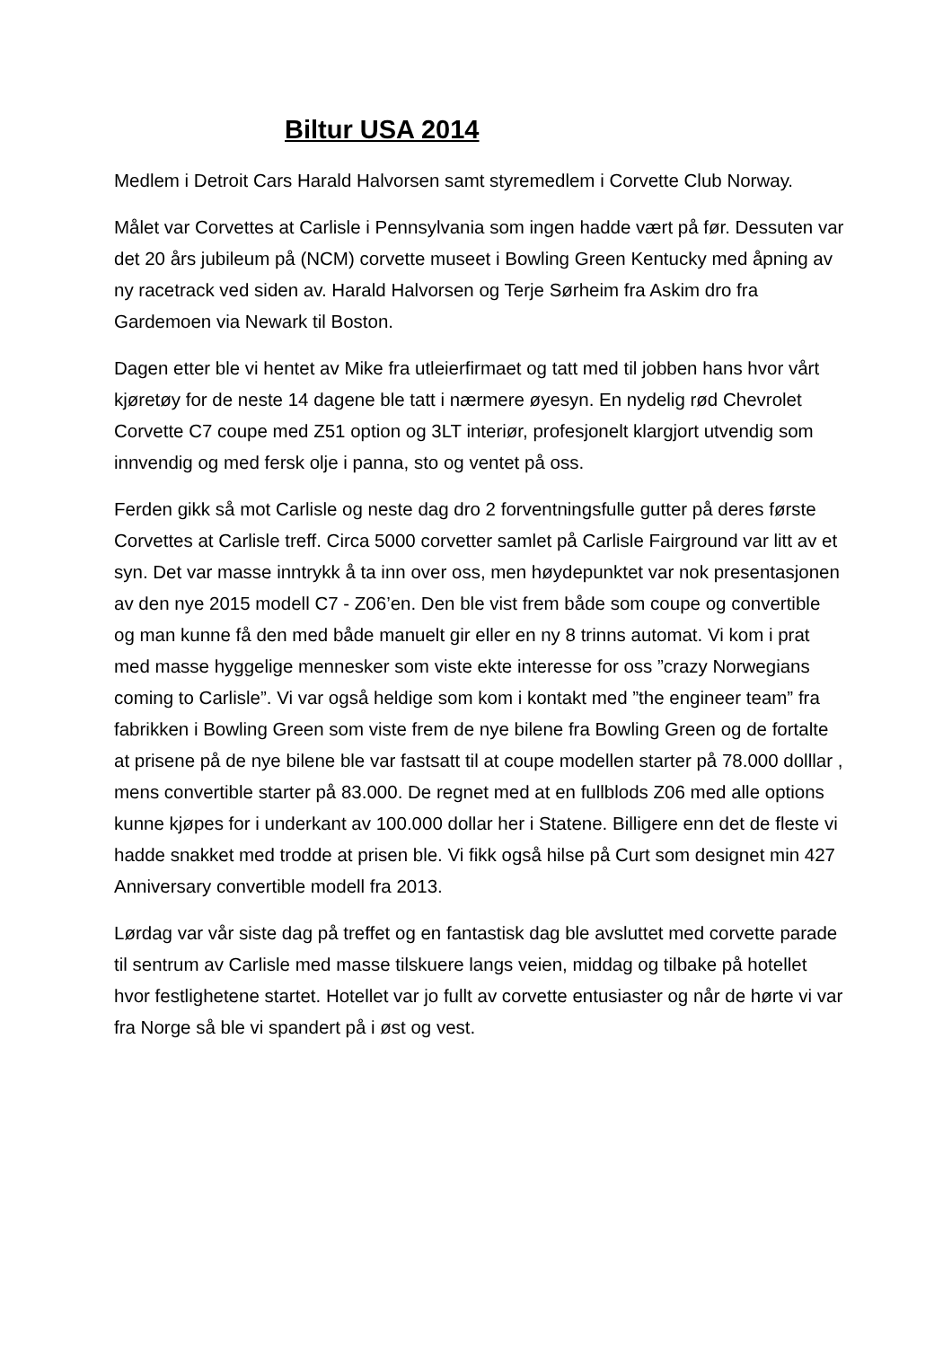Biltur USA 2014
Medlem i Detroit Cars Harald Halvorsen samt styremedlem i Corvette Club Norway.
Målet var Corvettes at Carlisle i Pennsylvania som ingen hadde vært på før. Dessuten var det 20 års jubileum på (NCM) corvette museet i Bowling Green Kentucky med åpning av ny racetrack ved siden av. Harald Halvorsen og Terje Sørheim fra Askim dro fra Gardemoen via Newark til Boston.
Dagen etter ble vi hentet av Mike fra utleierfirmaet og tatt med til jobben hans hvor vårt kjøretøy for de neste 14 dagene ble tatt i nærmere øyesyn. En nydelig rød Chevrolet Corvette C7 coupe med Z51 option og 3LT interiør, profesjonelt klargjort utvendig som innvendig og med fersk olje i panna, sto og ventet på oss.
Ferden gikk så mot Carlisle og neste dag dro 2 forventningsfulle gutter på deres første Corvettes at Carlisle treff. Circa 5000 corvetter samlet på Carlisle Fairground var litt av et syn. Det var masse inntrykk å ta inn over oss, men høydepunktet var nok presentasjonen av den nye 2015 modell C7 - Z06’en. Den ble vist frem både som coupe og convertible og man kunne få den med både manuelt gir eller en ny 8 trinns automat. Vi kom i prat med masse hyggelige mennesker som viste ekte interesse for oss ”crazy Norwegians coming to Carlisle”. Vi var også heldige som kom i kontakt med ”the engineer team” fra fabrikken i Bowling Green som viste frem de nye bilene fra Bowling Green og de fortalte at prisene på de nye bilene ble var fastsatt til at coupe modellen starter på 78.000 dolllar , mens convertible starter på 83.000. De regnet med at en fullblods Z06 med alle options kunne kjøpes for i underkant av 100.000 dollar her i Statene. Billigere enn det de fleste vi hadde snakket med trodde at prisen ble. Vi fikk også hilse på Curt som designet min 427 Anniversary convertible modell fra 2013.
Lørdag var vår siste dag på treffet og en fantastisk dag ble avsluttet med corvette parade til sentrum av Carlisle med masse tilskuere langs veien, middag og tilbake på hotellet hvor festlighetene startet. Hotellet var jo fullt av corvette entusiaster og når de hørte vi var fra Norge så ble vi spandert på i øst og vest.